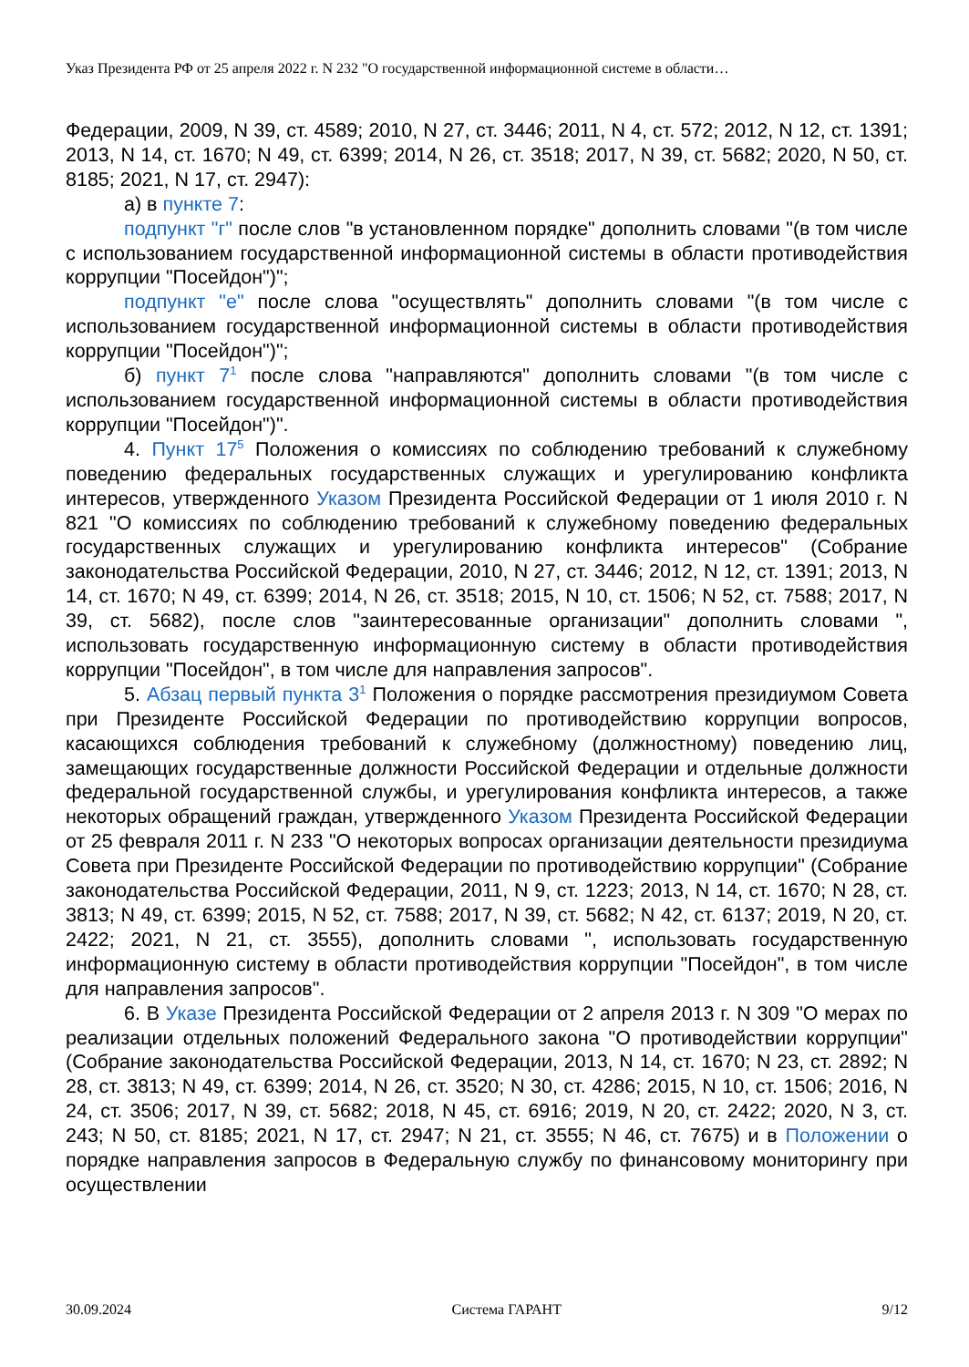Указ Президента РФ от 25 апреля 2022 г. N 232 "О государственной информационной системе в области…
Федерации, 2009, N 39, ст. 4589; 2010, N 27, ст. 3446; 2011, N 4, ст. 572; 2012, N 12, ст. 1391; 2013, N 14, ст. 1670; N 49, ст. 6399; 2014, N 26, ст. 3518; 2017, N 39, ст. 5682; 2020, N 50, ст. 8185; 2021, N 17, ст. 2947):
а) в пункте 7:
подпункт "г" после слов "в установленном порядке" дополнить словами "(в том числе с использованием государственной информационной системы в области противодействия коррупции "Посейдон")";
подпункт "е" после слова "осуществлять" дополнить словами "(в том числе с использованием государственной информационной системы в области противодействия коррупции "Посейдон")";
б) пункт 7<sup>1</sup> после слова "направляются" дополнить словами "(в том числе с использованием государственной информационной системы в области противодействия коррупции "Посейдон")".
4. Пункт 17<sup>5</sup> Положения о комиссиях по соблюдению требований к служебному поведению федеральных государственных служащих и урегулированию конфликта интересов, утвержденного Указом Президента Российской Федерации от 1 июля 2010 г. N 821 "О комиссиях по соблюдению требований к служебному поведению федеральных государственных служащих и урегулированию конфликта интересов" (Собрание законодательства Российской Федерации, 2010, N 27, ст. 3446; 2012, N 12, ст. 1391; 2013, N 14, ст. 1670; N 49, ст. 6399; 2014, N 26, ст. 3518; 2015, N 10, ст. 1506; N 52, ст. 7588; 2017, N 39, ст. 5682), после слов "заинтересованные организации" дополнить словами ", использовать государственную информационную систему в области противодействия коррупции "Посейдон", в том числе для направления запросов".
5. Абзац первый пункта 3<sup>1</sup> Положения о порядке рассмотрения президиумом Совета при Президенте Российской Федерации по противодействию коррупции вопросов, касающихся соблюдения требований к служебному (должностному) поведению лиц, замещающих государственные должности Российской Федерации и отдельные должности федеральной государственной службы, и урегулирования конфликта интересов, а также некоторых обращений граждан, утвержденного Указом Президента Российской Федерации от 25 февраля 2011 г. N 233 "О некоторых вопросах организации деятельности президиума Совета при Президенте Российской Федерации по противодействию коррупции" (Собрание законодательства Российской Федерации, 2011, N 9, ст. 1223; 2013, N 14, ст. 1670; N 28, ст. 3813; N 49, ст. 6399; 2015, N 52, ст. 7588; 2017, N 39, ст. 5682; N 42, ст. 6137; 2019, N 20, ст. 2422; 2021, N 21, ст. 3555), дополнить словами ", использовать государственную информационную систему в области противодействия коррупции "Посейдон", в том числе для направления запросов".
6. В Указе Президента Российской Федерации от 2 апреля 2013 г. N 309 "О мерах по реализации отдельных положений Федерального закона "О противодействии коррупции" (Собрание законодательства Российской Федерации, 2013, N 14, ст. 1670; N 23, ст. 2892; N 28, ст. 3813; N 49, ст. 6399; 2014, N 26, ст. 3520; N 30, ст. 4286; 2015, N 10, ст. 1506; 2016, N 24, ст. 3506; 2017, N 39, ст. 5682; 2018, N 45, ст. 6916; 2019, N 20, ст. 2422; 2020, N 3, ст. 243; N 50, ст. 8185; 2021, N 17, ст. 2947; N 21, ст. 3555; N 46, ст. 7675) и в Положении о порядке направления запросов в Федеральную службу по финансовому мониторингу при осуществлении
30.09.2024 Система ГАРАНТ 9/12